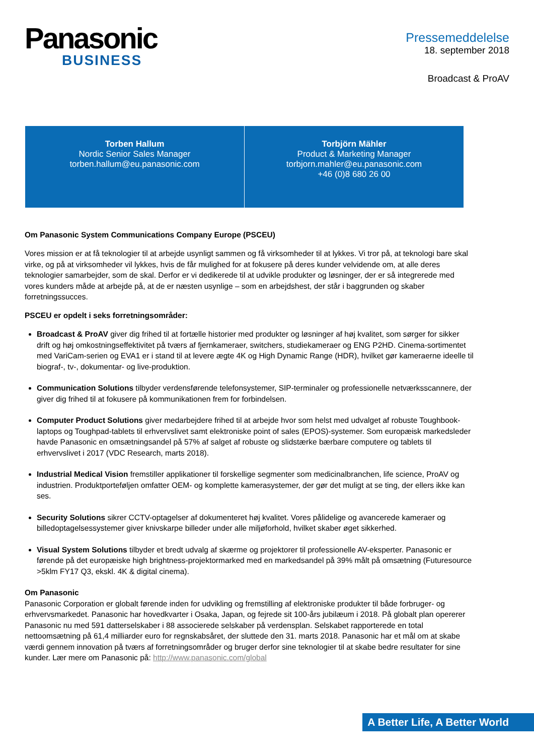Panasonic
BUSINESS
Pressemeddelelse
18. september 2018
Broadcast & ProAV
| Torben Hallum Nordic Senior Sales Manager torben.hallum@eu.panasonic.com | Torbjörn Mähler Product & Marketing Manager torbjorn.mahler@eu.panasonic.com +46 (0)8 680 26 00 |
Om Panasonic System Communications Company Europe (PSCEU)
Vores mission er at få teknologier til at arbejde usynligt sammen og få virksomheder til at lykkes. Vi tror på, at teknologi bare skal virke, og på at virksomheder vil lykkes, hvis de får mulighed for at fokusere på deres kunder velvidende om, at alle deres teknologier samarbejder, som de skal. Derfor er vi dedikerede til at udvikle produkter og løsninger, der er så integrerede med vores kunders måde at arbejde på, at de er næsten usynlige – som en arbejdshest, der står i baggrunden og skaber forretningssucces.
PSCEU er opdelt i seks forretningsområder:
Broadcast & ProAV giver dig frihed til at fortælle historier med produkter og løsninger af høj kvalitet, som sørger for sikker drift og høj omkostningseffektivitet på tværs af fjernkameraer, switchers, studiekameraer og ENG P2HD. Cinema-sortimentet med VariCam-serien og EVA1 er i stand til at levere ægte 4K og High Dynamic Range (HDR), hvilket gør kameraerne ideelle til biograf-, tv-, dokumentar- og live-produktion.
Communication Solutions tilbyder verdensførende telefonsystemer, SIP-terminaler og professionelle netværksscannere, der giver dig frihed til at fokusere på kommunikationen frem for forbindelsen.
Computer Product Solutions giver medarbejdere frihed til at arbejde hvor som helst med udvalget af robuste Toughbook-laptops og Toughpad-tablets til erhvervslivet samt elektroniske point of sales (EPOS)-systemer. Som europæisk markedsleder havde Panasonic en omsætningsandel på 57% af salget af robuste og slidstærke bærbare computere og tablets til erhvervslivet i 2017 (VDC Research, marts 2018).
Industrial Medical Vision fremstiller applikationer til forskellige segmenter som medicinalbranchen, life science, ProAV og industrien. Produktporteføljen omfatter OEM- og komplette kamerasystemer, der gør det muligt at se ting, der ellers ikke kan ses.
Security Solutions sikrer CCTV-optagelser af dokumenteret høj kvalitet. Vores pålidelige og avancerede kameraer og billedoptagelsessystemer giver knivskarpe billeder under alle miljøforhold, hvilket skaber øget sikkerhed.
Visual System Solutions tilbyder et bredt udvalg af skærme og projektorer til professionelle AV-eksperter. Panasonic er førende på det europæiske high brightness-projektormarked med en markedsandel på 39% målt på omsætning (Futuresource >5klm FY17 Q3, ekskl. 4K & digital cinema).
Om Panasonic
Panasonic Corporation er globalt førende inden for udvikling og fremstilling af elektroniske produkter til både forbruger- og erhvervsmarkedet. Panasonic har hovedkvarter i Osaka, Japan, og fejrede sit 100-års jubilæum i 2018. På globalt plan opererer Panasonic nu med 591 datterselskaber i 88 associerede selskaber på verdensplan. Selskabet rapporterede en total nettoomsætning på 61,4 milliarder euro for regnskabsåret, der sluttede den 31. marts 2018. Panasonic har et mål om at skabe værdi gennem innovation på tværs af forretningsområder og bruger derfor sine teknologier til at skabe bedre resultater for sine kunder. Lær mere om Panasonic på: http://www.panasonic.com/global
A Better Life, A Better World